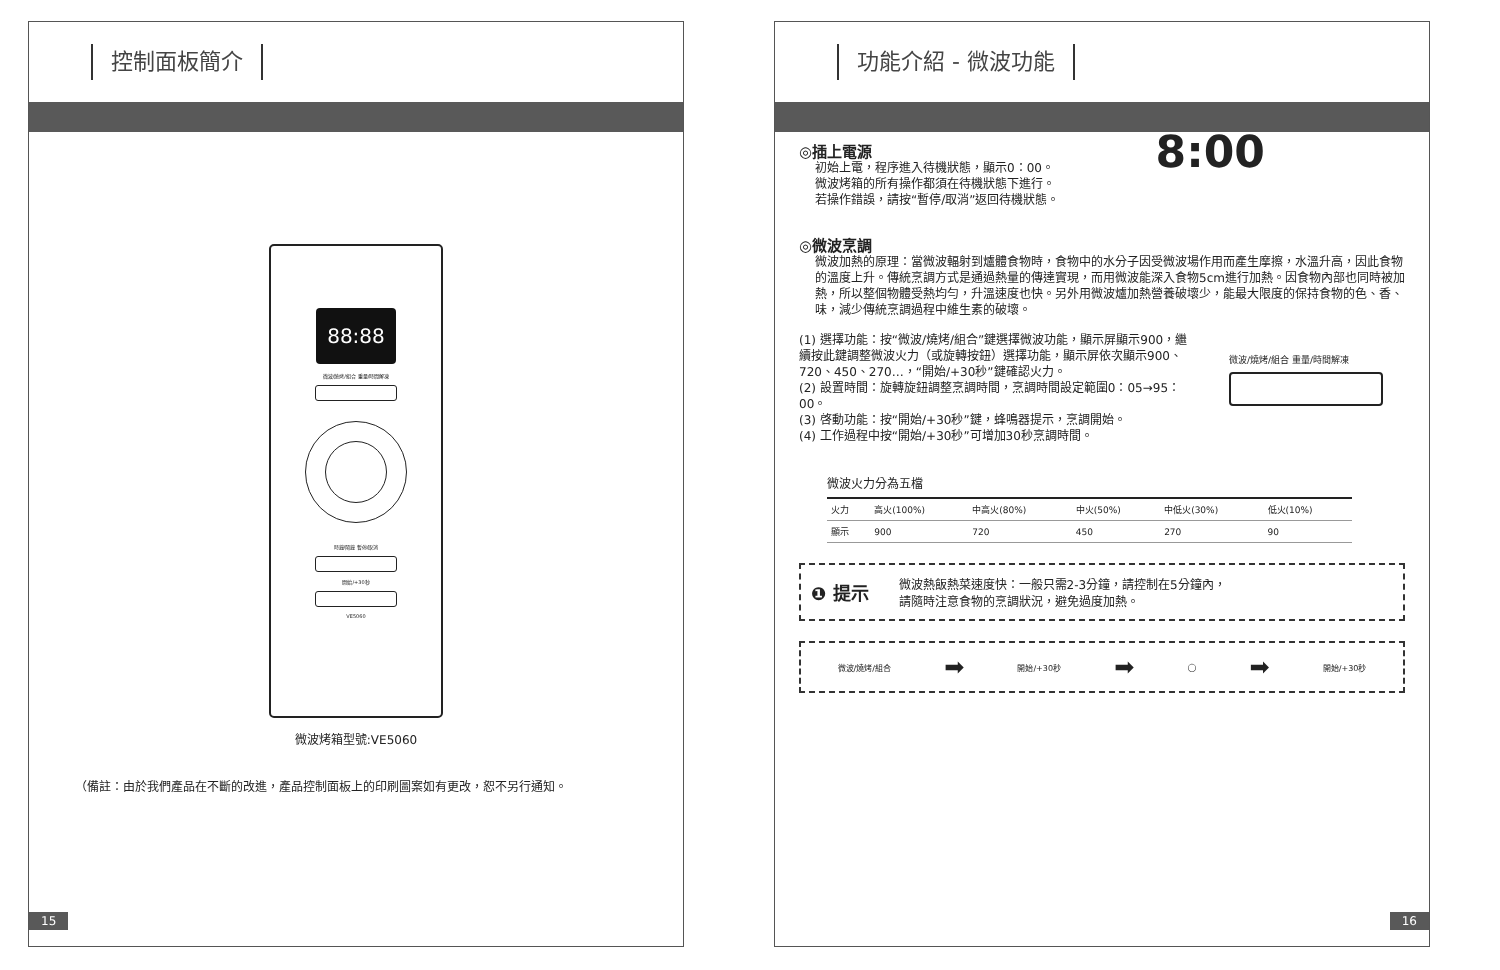控制面板簡介
88:88
微波/燒烤/組合 重量/時間解凍
時鐘/鬧鐘 暫停/取消
開始/+30秒
VE5060
微波烤箱型號:VE5060
（備註：由於我們產品在不斷的改進，產品控制面板上的印刷圖案如有更改，恕不另行通知。
15
功能介紹 - 微波功能
◎插上電源
初始上電，程序進入待機狀態，顯示0：00。
微波烤箱的所有操作都須在待機狀態下進行。
若操作錯誤，請按“暫停/取消”返回待機狀態。
8:00
◎微波烹調
微波加熱的原理：當微波輻射到爐體食物時，食物中的水分子因受微波場作用而產生摩擦，水溫升高，因此食物的溫度上升。傳統烹調方式是通過熱量的傳達實現，而用微波能深入食物5cm進行加熱。因食物內部也同時被加熱，所以整個物體受熱均勻，升溫速度也快。另外用微波爐加熱營養破壞少，能最大限度的保持食物的色、香、味，減少傳統烹調過程中維生素的破壞。
(1) 選擇功能：按“微波/燒烤/組合”鍵選擇微波功能，顯示屏顯示900，繼續按此鍵調整微波火力（或旋轉按鈕）選擇功能，顯示屏依次顯示900、720、450、270…，“開始/+30秒”鍵確認火力。
(2) 設置時間：旋轉旋鈕調整烹調時間，烹調時間設定範圍0：05→95：00。
(3) 啓動功能：按“開始/+30秒”鍵，蜂鳴器提示，烹調開始。
(4) 工作過程中按“開始/+30秒”可增加30秒烹調時間。
微波/燒烤/組合 重量/時間解凍
微波火力分為五檔
| 火力 | 高火(100%) | 中高火(80%) | 中火(50%) | 中低火(30%) | 低火(10%) |
| --- | --- | --- | --- | --- | --- |
| 顯示 | 900 | 720 | 450 | 270 | 90 |
❶ 提示
微波熱飯熱菜速度快：一般只需2-3分鐘，請控制在5分鐘內，
請隨時注意食物的烹調狀況，避免過度加熱。
微波/燒烤/組合 ➡ 開始/+30秒 ➡ ◯ ➡ 開始/+30秒
16